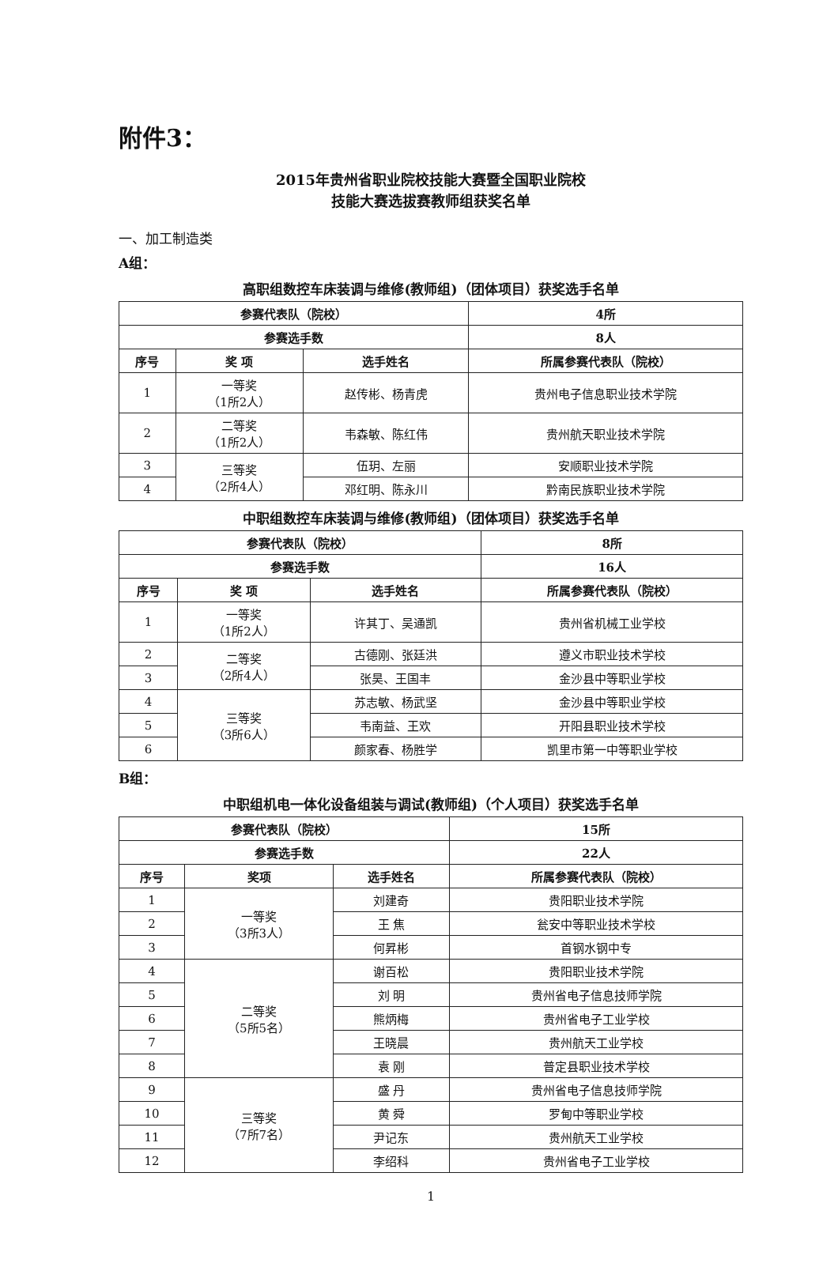附件3：
2015年贵州省职业院校技能大赛暨全国职业院校
技能大赛选拔赛教师组获奖名单
一、加工制造类
A组：
高职组数控车床装调与维修(教师组)（团体项目）获奖选手名单
| 参赛代表队（院校） | | | 4所 |
| --- | --- | --- | --- |
| 参赛选手数 | | | 8人 |
| 序号 | 奖 项 | 选手姓名 | 所属参赛代表队（院校） |
| 1 | 一等奖 （1所2人） | 赵传彬、杨青虎 | 贵州电子信息职业技术学院 |
| 2 | 二等奖 （1所2人） | 韦森敏、陈红伟 | 贵州航天职业技术学院 |
| 3 | 三等奖 （2所4人） | 伍玥、左丽 | 安顺职业技术学院 |
| 4 | | 邓红明、陈永川 | 黔南民族职业技术学院 |
中职组数控车床装调与维修(教师组)（团体项目）获奖选手名单
| 参赛代表队（院校） | | | 8所 |
| --- | --- | --- | --- |
| 参赛选手数 | | | 16人 |
| 序号 | 奖 项 | 选手姓名 | 所属参赛代表队（院校） |
| 1 | 一等奖 （1所2人） | 许其丁、吴通凯 | 贵州省机械工业学校 |
| 2 | 二等奖 （2所4人） | 古德刚、张廷洪 | 遵义市职业技术学校 |
| 3 | | 张昊、王国丰 | 金沙县中等职业学校 |
| 4 | 三等奖 （3所6人） | 苏志敏、杨武坚 | 金沙县中等职业学校 |
| 5 | | 韦南益、王欢 | 开阳县职业技术学校 |
| 6 | | 颜家春、杨胜学 | 凯里市第一中等职业学校 |
B组：
中职组机电一体化设备组装与调试(教师组)（个人项目）获奖选手名单
| 参赛代表队（院校） | | | 15所 |
| --- | --- | --- | --- |
| 参赛选手数 | | | 22人 |
| 序号 | 奖项 | 选手姓名 | 所属参赛代表队（院校） |
| 1 | 一等奖 （3所3人） | 刘建奇 | 贵阳职业技术学院 |
| 2 | | 王 焦 | 瓮安中等职业技术学校 |
| 3 | | 何昇彬 | 首钢水钢中专 |
| 4 | 二等奖 （5所5名） | 谢百松 | 贵阳职业技术学院 |
| 5 | | 刘 明 | 贵州省电子信息技师学院 |
| 6 | | 熊炳梅 | 贵州省电子工业学校 |
| 7 | | 王晓晨 | 贵州航天工业学校 |
| 8 | | 袁 刚 | 普定县职业技术学校 |
| 9 | 三等奖 （7所7名） | 盛 丹 | 贵州省电子信息技师学院 |
| 10 | | 黄 舜 | 罗甸中等职业学校 |
| 11 | | 尹记东 | 贵州航天工业学校 |
| 12 | | 李绍科 | 贵州省电子工业学校 |
1